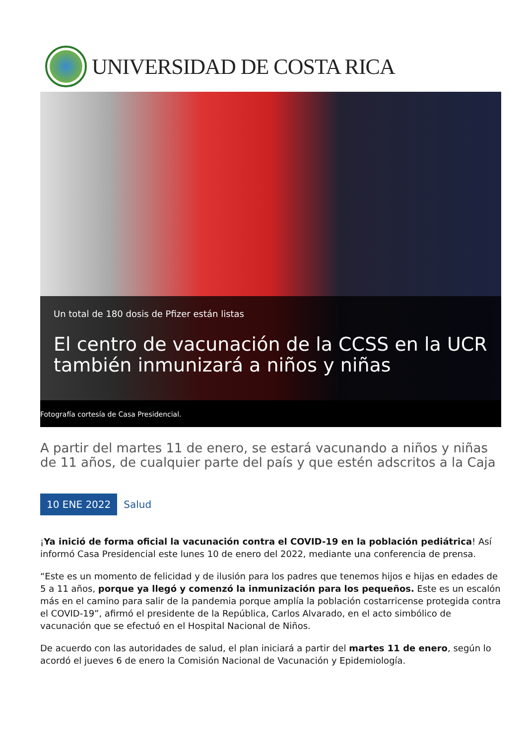UNIVERSIDAD DE COSTA RICA
Un total de 180 dosis de Pfizer están listas
El centro de vacunación de la CCSS en la UCR también inmunizará a niños y niñas
Fotografía cortesía de Casa Presidencial.
A partir del martes 11 de enero, se estará vacunando a niños y niñas de 11 años, de cualquier parte del país y que estén adscritos a la Caja
10 ENE 2022 Salud
¡Ya inició de forma oficial la vacunación contra el COVID-19 en la población pediátrica! Así informó Casa Presidencial este lunes 10 de enero del 2022, mediante una conferencia de prensa.
“Este es un momento de felicidad y de ilusión para los padres que tenemos hijos e hijas en edades de 5 a 11 años, porque ya llegó y comenzó la inmunización para los pequeños. Este es un escalón más en el camino para salir de la pandemia porque amplía la población costarricense protegida contra el COVID-19”, afirmó el presidente de la República, Carlos Alvarado, en el acto simbólico de vacunación que se efectuó en el Hospital Nacional de Niños.
De acuerdo con las autoridades de salud, el plan iniciará a partir del martes 11 de enero, según lo acordó el jueves 6 de enero la Comisión Nacional de Vacunación y Epidemiología.